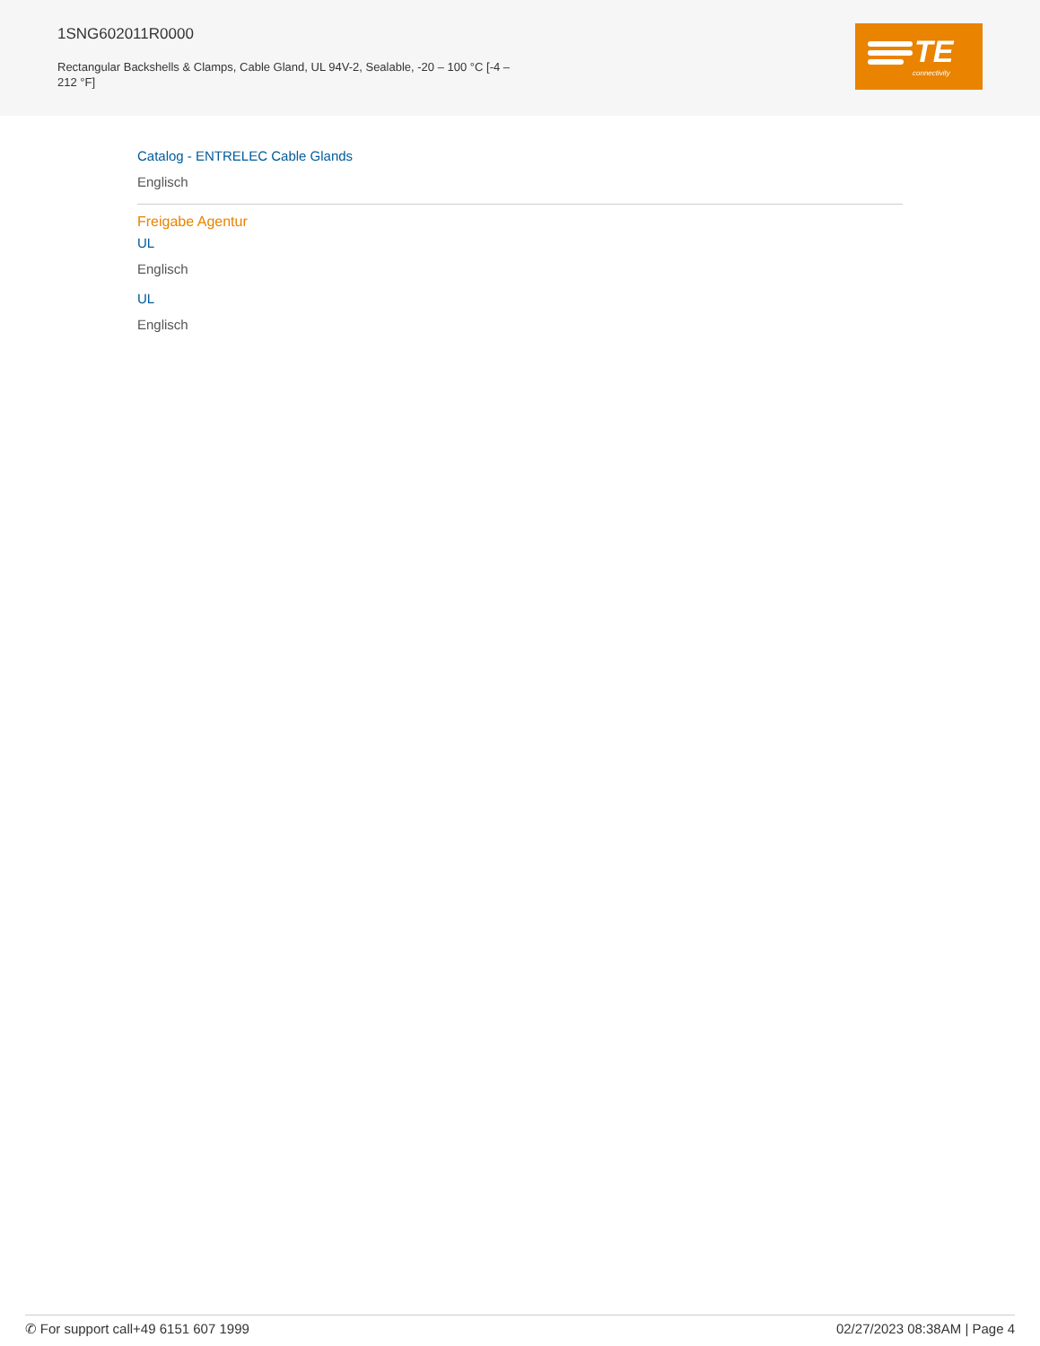1SNG602011R0000
Rectangular Backshells & Clamps, Cable Gland, UL 94V-2, Sealable, -20 – 100 °C [-4 – 212 °F]
TE
connectivity
Catalog - ENTRELEC Cable Glands
Englisch
Freigabe Agentur
UL
Englisch
UL
Englisch
✆ For support call+49 6151 607 1999 02/27/2023 08:38AM | Page 4